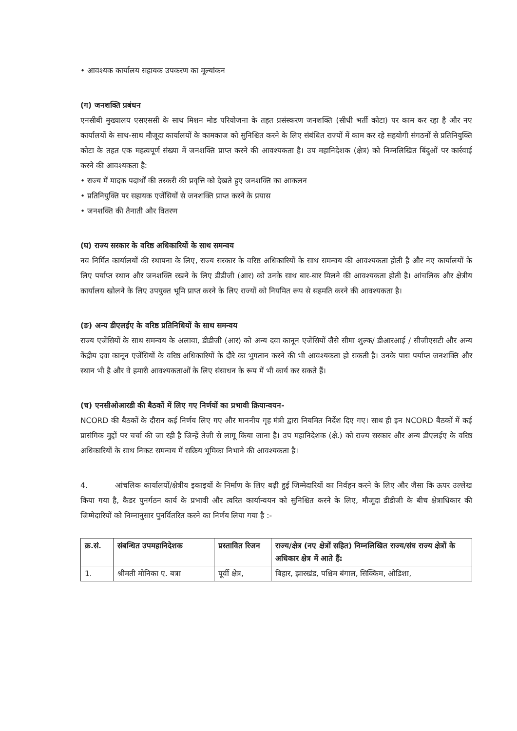• आवश्यक कार्यालय सहायक उपकरण का मूल्यांकन
(ग) जनशक्ति प्रबंधन
एनसीबी मुख्यालय एसएससी के साथ मिशन मोड परियोजना के तहत प्रसंस्करण जनशक्ति (सीधी भर्ती कोटा) पर काम कर रहा है और नए कार्यालयों के साथ-साथ मौजूदा कार्यालयों के कामकाज को सुनिश्चित करने के लिए संबंधित राज्यों में काम कर रहे सहयोगी संगठनों से प्रतिनियुक्ति कोटा के तहत एक महत्वपूर्ण संख्या में जनशक्ति प्राप्त करने की आवश्यकता है। उप महानिदेशक (क्षेत्र) को निम्नलिखित बिंदुओं पर कार्रवाई करने की आवश्यकता है:
• राज्य में मादक पदार्थों की तस्करी की प्रवृत्ति को देखते हुए जनशक्ति का आकलन
• प्रतिनियुक्ति पर सहायक एजेंसियों से जनशक्ति प्राप्त करने के प्रयास
• जनशक्ति की तैनाती और वितरण
(घ) राज्य सरकार के वरिष्ठ अधिकारियों के साथ समन्वय
नव निर्मित कार्यालयों की स्थापना के लिए, राज्य सरकार के वरिष्ठ अधिकारियों के साथ समन्वय की आवश्यकता होती है और नए कार्यालयों के लिए पर्याप्त स्थान और जनशक्ति रखने के लिए डीडीजी (आर) को उनके साथ बार-बार मिलने की आवश्यकता होती है। आंचलिक और क्षेत्रीय कार्यालय खोलने के लिए उपयुक्त भूमि प्राप्त करने के लिए राज्यों को नियमित रूप से सहमति करने की आवश्यकता है।
(ङ) अन्य डीएलईए के वरिष्ठ प्रतिनिधियों के साथ समन्वय
राज्य एजेंसियों के साथ समन्वय के अलावा, डीडीजी (आर) को अन्य दवा कानून एजेंसियों जैसे सीमा शुल्क/ डीआरआई / सीजीएसटी और अन्य केंद्रीय दवा कानून एजेंसियों के वरिष्ठ अधिकारियों के दौरे का भुगतान करने की भी आवश्यकता हो सकती है। उनके पास पर्याप्त जनशक्ति और स्थान भी है और वे हमारी आवश्यकताओं के लिए संसाधन के रूप में भी कार्य कर सकते हैं।
(च) एनसीओआरडी की बैठकों में लिए गए निर्णयों का प्रभावी क्रियान्वयन-
NCORD की बैठकों के दौरान कई निर्णय लिए गए और माननीय गृह मंत्री द्वारा नियमित निर्देश दिए गए। साथ ही इन NCORD बैठकों में कई प्रासंगिक मुद्दों पर चर्चा की जा रही है जिन्हें तेजी से लागू किया जाना है। उप महानिदेशक (क्षे.) को राज्य सरकार और अन्य डीएलईए के वरिष्ठ अधिकारियों के साथ निकट समन्वय में सक्रिय भूमिका निभाने की आवश्यकता है।
4. आंचलिक कार्यालयों/क्षेत्रीय इकाइयों के निर्माण के लिए बढ़ी हुई जिम्मेदारियों का निर्वहन करने के लिए और जैसा कि ऊपर उल्लेख किया गया है, कैडर पुनर्गठन कार्य के प्रभावी और त्वरित कार्यान्वयन को सुनिश्चित करने के लिए, मौजूदा डीडीजी के बीच क्षेत्राधिकार की जिम्मेदारियों को निम्नानुसार पुनर्वितरित करने का निर्णय लिया गया है :-
| क्र.सं. | संबन्धित उपमहानिदेशक | प्रस्तावित रिजन | राज्य/क्षेत्र (नए क्षेत्रों सहित) निम्नलिखित राज्य/संघ राज्य क्षेत्रों के अधिकार क्षेत्र में आते हैं: |
| --- | --- | --- | --- |
| 1. | श्रीमती मोनिका ए. बत्रा | पूर्वी क्षेत्र, | बिहार, झारखंड, पश्चिम बंगाल, सिक्किम, ओडिशा, |